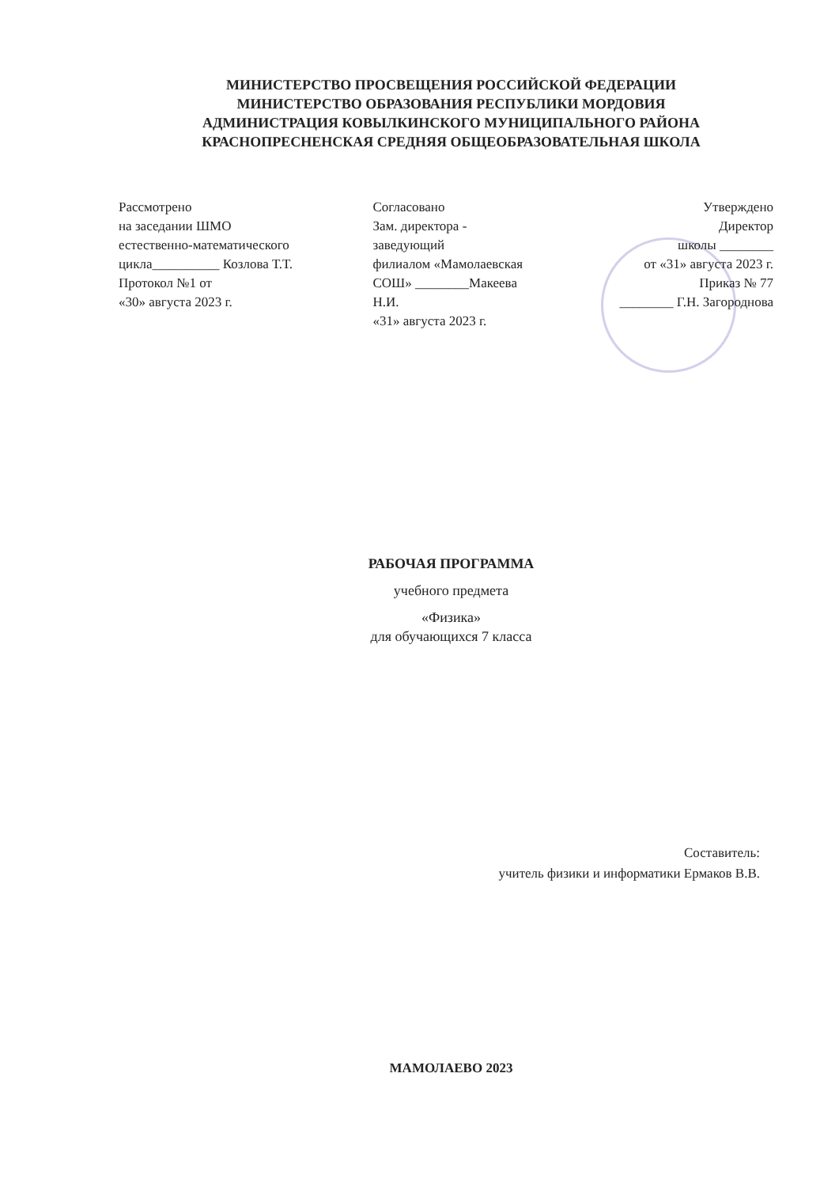МИНИСТЕРСТВО ПРОСВЕЩЕНИЯ РОССИЙСКОЙ ФЕДЕРАЦИИ
МИНИСТЕРСТВО ОБРАЗОВАНИЯ РЕСПУБЛИКИ МОРДОВИЯ
АДМИНИСТРАЦИЯ КОВЫЛКИНСКОГО МУНИЦИПАЛЬНОГО РАЙОНА
КРАСНОПРЕСНЕНСКАЯ СРЕДНЯЯ ОБЩЕОБРАЗОВАТЕЛЬНАЯ ШКОЛА
Рассмотрено
на заседании ШМО
естественно-математического
цикла__________ Козлова Т.Т.
Протокол №1 от
«30» августа 2023 г.
Согласовано
Зам. директора -
заведующий
филиалом «Мамолаевская
СОШ» ________Макеева
Н.И.
«31» августа 2023 г.
Утверждено
Директор
школы ________
от «31» августа 2023 г.
Приказ № 77
________ Г.Н. Загороднова
РАБОЧАЯ ПРОГРАММА
учебного предмета
«Физика»
для обучающихся 7 класса
Составитель:
учитель физики и информатики Ермаков В.В.
МАМОЛАЕВО 2023